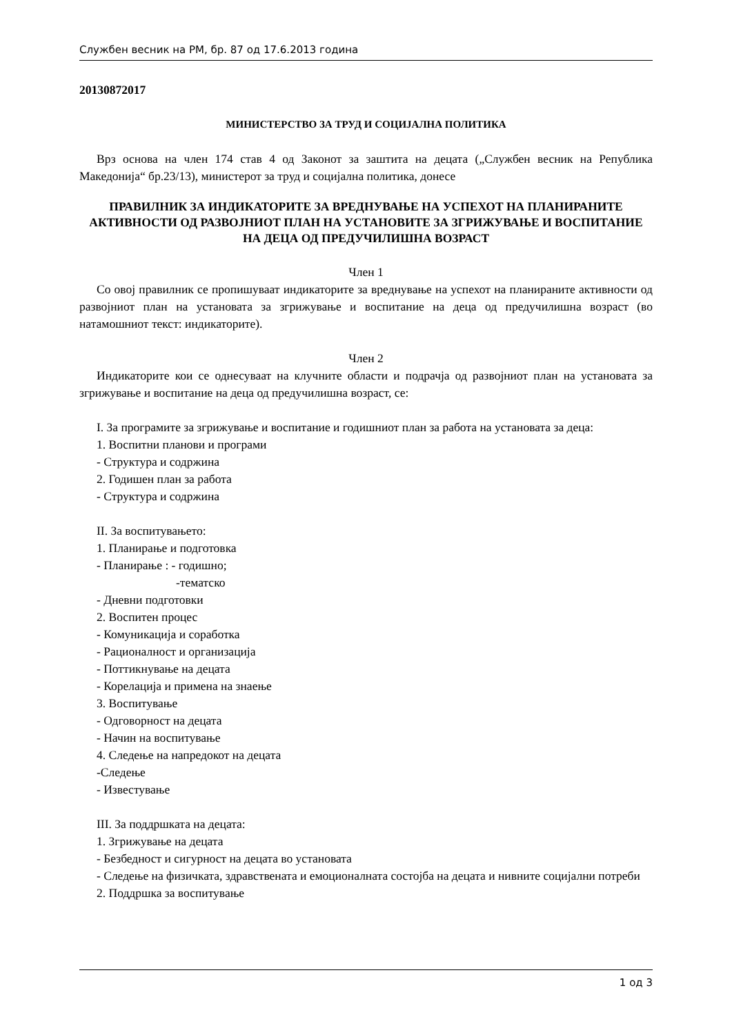Службен весник на РМ, бр. 87 од 17.6.2013 година
20130872017
МИНИСТЕРСТВО ЗА ТРУД И СОЦИЈАЛНА ПОЛИТИКА
Врз основа на член 174 став 4 од Законот за заштита на децата („Службен весник на Република Македонија“ бр.23/13), министерот за труд и социјална политика, донесе
ПРАВИЛНИК ЗА ИНДИКАТОРИТЕ ЗА ВРЕДНУВАЊЕ НА УСПЕХОТ НА ПЛАНИРАНИТЕ АКТИВНОСТИ ОД РАЗВОЈНИОТ ПЛАН НА УСТАНОВИТЕ ЗА ЗГРИЖУВАЊЕ И ВОСПИТАНИЕ НА ДЕЦА ОД ПРЕДУЧИЛИШНА ВОЗРАСТ
Член 1
Со овој правилник се пропишуваат индикаторите за вреднување на успехот на планираните активности од развојниот план на установата за згрижување и воспитание на деца од предучилишна возраст (во натамошниот текст: индикаторите).
Член 2
Индикаторите кои се однесуваат на клучните области и подрачја од развојниот план на установата за згрижување и воспитание на деца од предучилишна возраст, се:
I. За програмите за згрижување и воспитание и годишниот план за работа на установата за деца:
1. Воспитни планови и програми
- Структура и содржина
2. Годишен план за работа
- Структура и содржина
II. За воспитувањето:
1. Планирање и подготовка
- Планирање : - годишно;
-тематско
- Дневни подготовки
2. Воспитен процес
- Комуникација и соработка
- Рационалност и организација
- Поттикнување на децата
- Корелација и примена на знаење
3. Воспитување
- Одговорност на децата
- Начин на воспитување
4. Следење на напредокот на децата
-Следење
- Известување
III. За поддршката на децата:
1. Згрижување на децата
- Безбедност и сигурност на децата во установата
- Следење на физичката, здравствената и емоционалната состојба на децата и нивните социјални потреби
2. Поддршка за воспитување
1 од 3